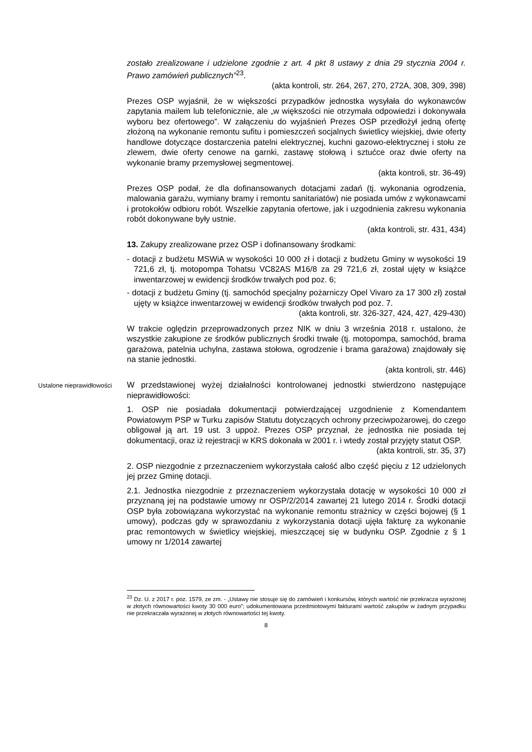zostało zrealizowane i udzielone zgodnie z art. 4 pkt 8 ustawy z dnia 29 stycznia 2004 r. Prawo zamówień publicznych”<sup>23</sup>.
(akta kontroli, str. 264, 267, 270, 272A, 308, 309, 398)
Prezes OSP wyjaśnił, że w większości przypadków jednostka wysyłała do wykonawców zapytania mailem lub telefonicznie, ale „w większości nie otrzymała odpowiedzi i dokonywała wyboru bez ofertowego”. W załączeniu do wyjaśnień Prezes OSP przedłożył jedną ofertę złożoną na wykonanie remontu sufitu i pomieszczeń socjalnych świetlicy wiejskiej, dwie oferty handlowe dotyczące dostarczenia patelni elektrycznej, kuchni gazowo-elektrycznej i stołu ze zlewem, dwie oferty cenowe na garnki, zastawę stołową i sztućce oraz dwie oferty na wykonanie bramy przemysłowej segmentowej.
(akta kontroli, str. 36-49)
Prezes OSP podał, że dla dofinansowanych dotacjami zadań (tj. wykonania ogrodzenia, malowania garażu, wymiany bramy i remontu sanitariatów) nie posiada umów z wykonawcami i protokołów odbioru robót. Wszelkie zapytania ofertowe, jak i uzgodnienia zakresu wykonania robót dokonywane były ustnie.
(akta kontroli, str. 431, 434)
13. Zakupy zrealizowane przez OSP i dofinansowany środkami:
- dotacji z budżetu MSWiA w wysokości 10 000 zł i dotacji z budżetu Gminy w wysokości 19 721,6 zł, tj. motopompa Tohatsu VC82AS M16/8 za 29 721,6 zł, został ujęty w książce inwentarzowej w ewidencji środków trwałych pod poz. 6;
- dotacji z budżetu Gminy (tj. samochód specjalny pożarniczy Opel Vivaro za 17 300 zł) został ujęty w książce inwentarzowej w ewidencji środków trwałych pod poz. 7.
(akta kontroli, str. 326-327, 424, 427, 429-430)
W trakcie oględzin przeprowadzonych przez NIK w dniu 3 września 2018 r. ustalono, że wszystkie zakupione ze środków publicznych środki trwałe (tj. motopompa, samochód, brama garażowa, patelnia uchylna, zastawa stołowa, ogrodzenie i brama garażowa) znajdowały się na stanie jednostki.
(akta kontroli, str. 446)
Ustalone nieprawidłowości
W przedstawionej wyżej działalności kontrolowanej jednostki stwierdzono następujące nieprawidłowości:
1. OSP nie posiadała dokumentacji potwierdzającej uzgodnienie z Komendantem Powiatowym PSP w Turku zapisów Statutu dotyczących ochrony przeciwpożarowej, do czego obligował ją art. 19 ust. 3 uppoż. Prezes OSP przyznał, że jednostka nie posiada tej dokumentacji, oraz iż rejestracji w KRS dokonała w 2001 r. i wtedy został przyjęty statut OSP.
(akta kontroli, str. 35, 37)
2. OSP niezgodnie z przeznaczeniem wykorzystała całość albo część pięciu z 12 udzielonych jej przez Gminę dotacji.
2.1. Jednostka niezgodnie z przeznaczeniem wykorzystała dotację w wysokości 10 000 zł przyznaną jej na podstawie umowy nr OSP/2/2014 zawartej 21 lutego 2014 r. Środki dotacji OSP była zobowiązana wykorzystać na wykonanie remontu strażnicy w części bojowej (§ 1 umowy), podczas gdy w sprawozdaniu z wykorzystania dotacji ujęła fakturę za wykonanie prac remontowych w świetlicy wiejskiej, mieszczącej się w budynku OSP. Zgodnie z § 1 umowy nr 1/2014 zawartej
<sup>23</sup> Dz. U. z 2017 r. poz. 1579, ze zm. - „Ustawy nie stosuje się do zamówień i konkursów, których wartość nie przekracza wyrażonej w złotych równowartości kwoty 30 000 euro”; udokumentowana przedmiotowymi fakturami wartość zakupów w żadnym przypadku nie przekraczała wyrażonej w złotych równowartości tej kwoty.
8